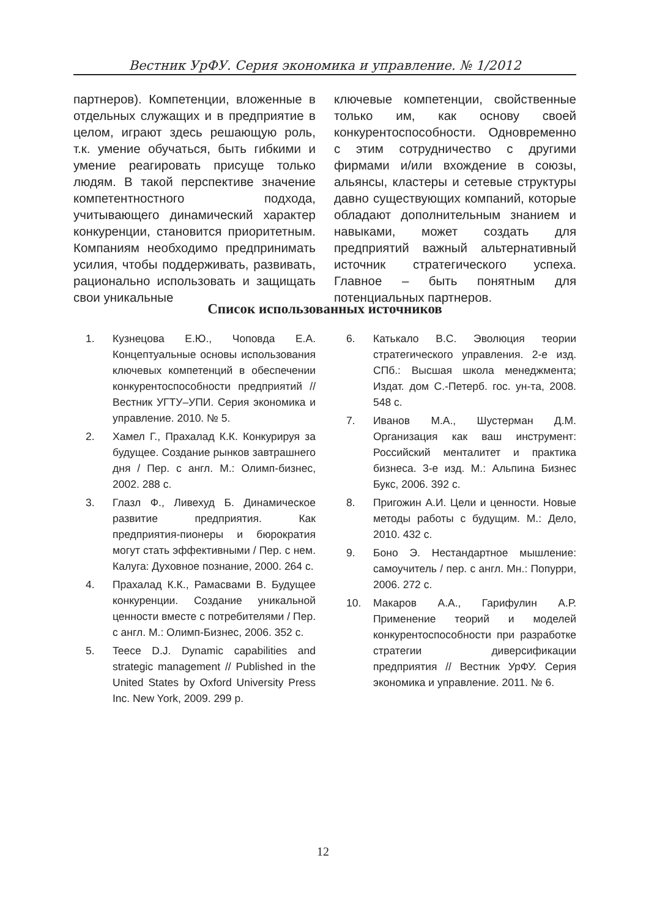Вестник УрФУ. Серия экономика и управление. № 1/2012
партнеров). Компетенции, вложенные в отдельных служащих и в предприятие в целом, играют здесь решающую роль, т.к. умение обучаться, быть гибкими и умение реагировать присуще только людям. В такой перспективе значение компетентностного подхода, учитывающего динамический характер конкуренции, становится приоритетным. Компаниям необходимо предпринимать усилия, чтобы поддерживать, развивать, рационально использовать и защищать свои уникальные
ключевые компетенции, свойственные только им, как основу своей конкурентоспособности. Одновременно с этим сотрудничество с другими фирмами и/или вхождение в союзы, альянсы, кластеры и сетевые структуры давно существующих компаний, которые обладают дополнительным знанием и навыками, может создать для предприятий важный альтернативный источник стратегического успеха. Главное – быть понятным для потенциальных партнеров.
Список использованных источников
1. Кузнецова Е.Ю., Чоповда Е.А. Концептуальные основы использования ключевых компетенций в обеспечении конкурентоспособности предприятий // Вестник УГТУ–УПИ. Серия экономика и управление. 2010. № 5.
2. Хамел Г., Прахалад К.К. Конкурируя за будущее. Создание рынков завтрашнего дня / Пер. с англ. М.: Олимп-бизнес, 2002. 288 с.
3. Глазл Ф., Ливехуд Б. Динамическое развитие предприятия. Как предприятия-пионеры и бюрократия могут стать эффективными / Пер. с нем. Калуга: Духовное познание, 2000. 264 с.
4. Прахалад К.К., Рамасвами В. Будущее конкуренции. Создание уникальной ценности вместе с потребителями / Пер. с англ. М.: Олимп-Бизнес, 2006. 352 с.
5. Teece D.J. Dynamic capabilities and strategic management // Published in the United States by Oxford University Press Inc. New York, 2009. 299 p.
6. Катькало В.С. Эволюция теории стратегического управления. 2-е изд. СПб.: Высшая школа менеджмента; Издат. дом С.-Петерб. гос. ун-та, 2008. 548 с.
7. Иванов М.А., Шустерман Д.М. Организация как ваш инструмент: Российский менталитет и практика бизнеса. 3-е изд. М.: Альпина Бизнес Букс, 2006. 392 с.
8. Пригожин А.И. Цели и ценности. Новые методы работы с будущим. М.: Дело, 2010. 432 с.
9. Боно Э. Нестандартное мышление: самоучитель / пер. с англ. Мн.: Попурри, 2006. 272 с.
10. Макаров А.А., Гарифулин А.Р. Применение теорий и моделей конкурентоспособности при разработке стратегии диверсификации предприятия // Вестник УрФУ. Серия экономика и управление. 2011. № 6.
12